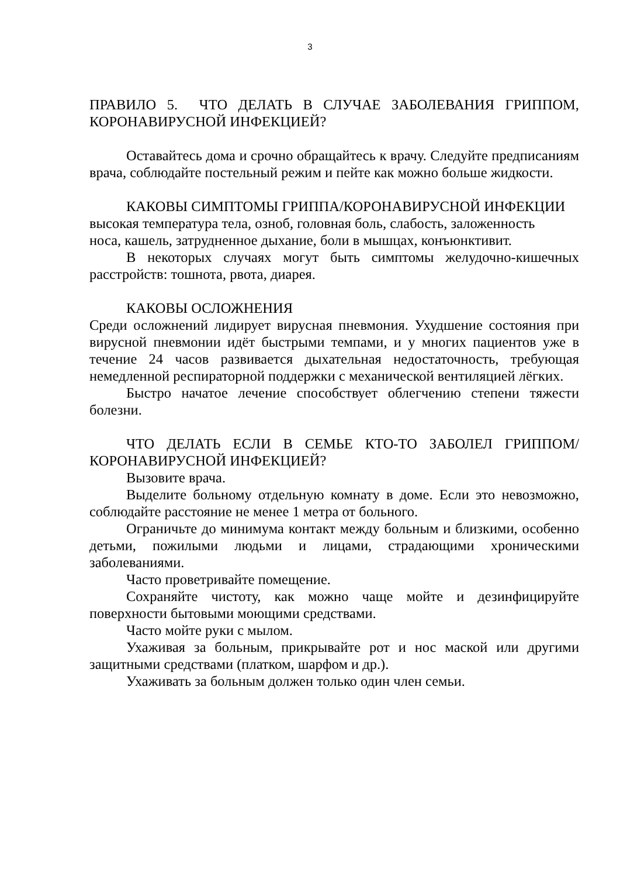3
ПРАВИЛО 5. ЧТО ДЕЛАТЬ В СЛУЧАЕ ЗАБОЛЕВАНИЯ ГРИППОМ, КОРОНАВИРУСНОЙ ИНФЕКЦИЕЙ?
Оставайтесь дома и срочно обращайтесь к врачу. Следуйте предписаниям врача, соблюдайте постельный режим и пейте как можно больше жидкости.
КАКОВЫ СИМПТОМЫ ГРИППА/КОРОНАВИРУСНОЙ ИНФЕКЦИИ
высокая температура тела, озноб, головная боль, слабость, заложенность
носа, кашель, затрудненное дыхание, боли в мышцах, конъюнктивит.
В некоторых случаях могут быть симптомы желудочно-кишечных расстройств: тошнота, рвота, диарея.
КАКОВЫ ОСЛОЖНЕНИЯ
Среди осложнений лидирует вирусная пневмония. Ухудшение состояния при вирусной пневмонии идёт быстрыми темпами, и у многих пациентов уже в течение 24 часов развивается дыхательная недостаточность, требующая немедленной респираторной поддержки с механической вентиляцией лёгких.
Быстро начатое лечение способствует облегчению степени тяжести болезни.
ЧТО ДЕЛАТЬ ЕСЛИ В СЕМЬЕ КТО-ТО ЗАБОЛЕЛ ГРИППОМ/ КОРОНАВИРУСНОЙ ИНФЕКЦИЕЙ?
Вызовите врача.
Выделите больному отдельную комнату в доме. Если это невозможно, соблюдайте расстояние не менее 1 метра от больного.
Ограничьте до минимума контакт между больным и близкими, особенно детьми, пожилыми людьми и лицами, страдающими хроническими заболеваниями.
Часто проветривайте помещение.
Сохраняйте чистоту, как можно чаще мойте и дезинфицируйте поверхности бытовыми моющими средствами.
Часто мойте руки с мылом.
Ухаживая за больным, прикрывайте рот и нос маской или другими защитными средствами (платком, шарфом и др.).
Ухаживать за больным должен только один член семьи.